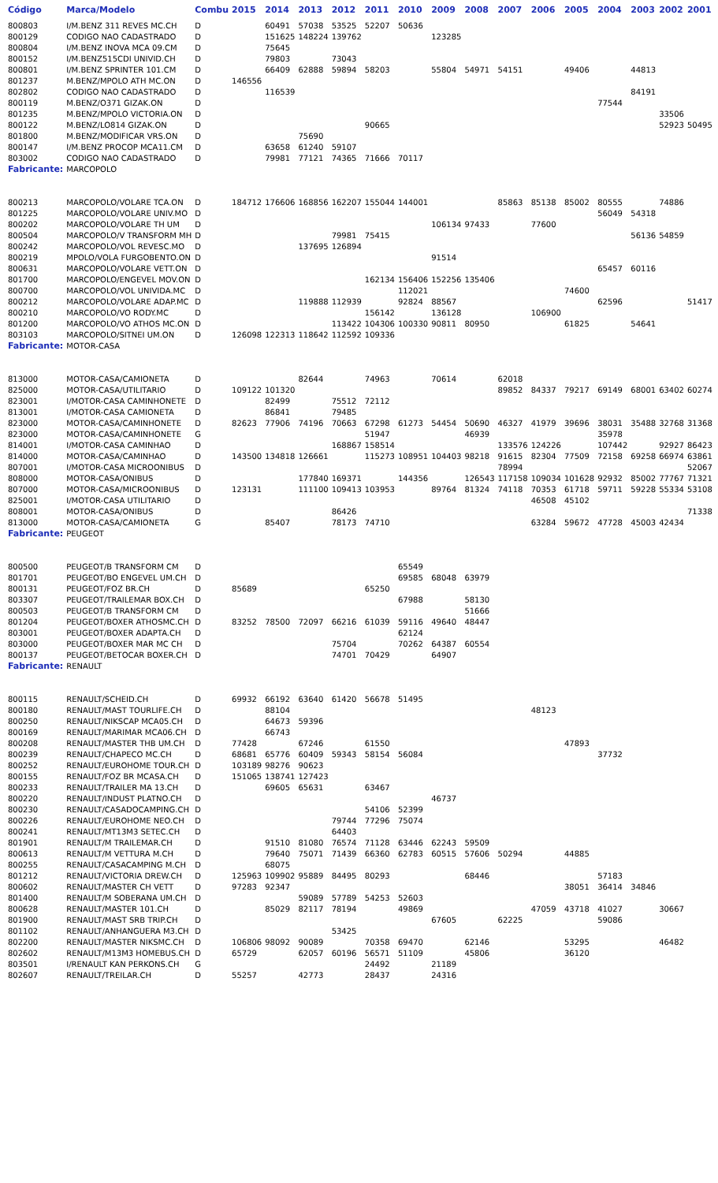| Código | Marca/Modelo | Combu | 2015 | 2014 | 2013 | 2012 | 2011 | 2010 | 2009 | 2008 | 2007 | 2006 | 2005 | 2004 | 2003 | 2002 | 2001 |
| --- | --- | --- | --- | --- | --- | --- | --- | --- | --- | --- | --- | --- | --- | --- | --- | --- | --- |
| 800803 | I/M.BENZ 311 REVES MC.CH | D | | 60491 | 57038 | 53525 | 52207 | 50636 | | | | | | | | | |
| 800129 | CODIGO NAO CADASTRADO | D | | 151625 | 148224 | 139762 | | | 123285 | | | | | | | | |
| 800804 | I/M.BENZ INOVA MCA 09.CM | D | | 75645 | | | | | | | | | | | | | |
| 800152 | I/M.BENZ515CDI UNIVID.CH | D | | 79803 | | 73043 | | | | | | | | | | | |
| 800801 | I/M.BENZ SPRINTER 101.CM | D | | 66409 | 62888 | 59894 | 58203 | | 55804 | 54971 | 54151 | | 49406 | | 44813 | | |
| 801237 | M.BENZ/MPOLO ATH MC.ON | D | 146556 | | | | | | | | | | | | | | |
| 802802 | CODIGO NAO CADASTRADO | D | | 116539 | | | | | | | | | | | 84191 | | |
| 800119 | M.BENZ/O371 GIZAK.ON | D | | | | | | | | | | | | 77544 | | | |
| 801235 | M.BENZ/MPOLO VICTORIA.ON | D | | | | | | | | | | | | | | 33506 | |
| 800122 | M.BENZ/LO814 GIZAK.ON | D | | | | | 90665 | | | | | | | | | 52923 | 50495 |
| 801800 | M.BENZ/MODIFICAR VRS.ON | D | | | 75690 | | | | | | | | | | | | |
| 800147 | I/M.BENZ PROCOP MCA11.CM | D | | 63658 | 61240 | 59107 | | | | | | | | | | | |
| 803002 | CODIGO NAO CADASTRADO | D | | 79981 | 77121 | 74365 | 71666 | 70117 | | | | | | | | | |
| Fabricante: | MARCOPOLO | | | | | | | | | | | | | | | | |
| 800213 | MARCOPOLO/VOLARE TCA.ON | D | 184712 | 176606 | 168856 | 162207 | 155044 | 144001 | | | 85863 | 85138 | 85002 | 80555 | | 74886 | |
| 801225 | MARCOPOLO/VOLARE UNIV.MO | D | | | | | | | | | | | | 56049 | 54318 | | |
| 800202 | MARCOPOLO/VOLARE TH UM | D | | | | | | | 106134 | 97433 | | 77600 | | | | | |
| 800504 | MARCOPOLO/V TRANSFORM MH | D | | | | 79981 | 75415 | | | | | | | | 56136 | 54859 | |
| 800242 | MARCOPOLO/VOL REVESC.MO | D | | | 137695 | 126894 | | | | | | | | | | | |
| 800219 | MPOLO/VOLA FURGOBENTO.ON | D | | | | | | | 91514 | | | | | | | | |
| 800631 | MARCOPOLO/VOLARE VETT.ON | D | | | | | | | | | | | | 65457 | 60116 | | |
| 801700 | MARCOPOLO/ENGEVEL MOV.ON | D | | | | | 162134 | 156406 | 152256 | 135406 | | | | | | | |
| 800700 | MARCOPOLO/VOL UNIVIDA.MC | D | | | | | | 112021 | | | | | 74600 | | | | |
| 800212 | MARCOPOLO/VOLARE ADAP.MC | D | | | 119888 | 112939 | | 92824 | 88567 | | | | | 62596 | | | 51417 |
| 800210 | MARCOPOLO/VO RODY.MC | D | | | | | 156142 | | 136128 | | | 106900 | | | | | |
| 801200 | MARCOPOLO/VO ATHOS MC.ON | D | | | | 113422 | 104306 | 100330 | 90811 | 80950 | | | 61825 | | 54641 | | |
| 803103 | MARCOPOLO/SITNEI UM.ON | D | 126098 | 122313 | 118642 | 112592 | 109336 | | | | | | | | | | |
| Fabricante: | MOTOR-CASA | | | | | | | | | | | | | | | | |
| 813000 | MOTOR-CASA/CAMIONETA | D | | | 82644 | | 74963 | | 70614 | | 62018 | | | | | | |
| 825000 | MOTOR-CASA/UTILITARIO | D | 109122 | 101320 | | | | | | | 89852 | 84337 | 79217 | 69149 | 68001 | 63402 | 60274 |
| 823001 | I/MOTOR-CASA CAMINHONETE | D | | 82499 | | 75512 | 72112 | | | | | | | | | | |
| 813001 | I/MOTOR-CASA CAMIONETA | D | | 86841 | | 79485 | | | | | | | | | | | |
| 823000 | MOTOR-CASA/CAMINHONETE | D | 82623 | 77906 | 74196 | 70663 | 67298 | 61273 | 54454 | 50690 | 46327 | 41979 | 39696 | 38031 | 35488 | 32768 | 31368 |
| 823000 | MOTOR-CASA/CAMINHONETE | G | | | | | 51947 | | | 46939 | | | | 35978 | | | |
| 814001 | I/MOTOR-CASA CAMINHAO | D | | | | 168867 | 158514 | | | | 133576 | 124226 | | 107442 | | 92927 | 86423 |
| 814000 | MOTOR-CASA/CAMINHAO | D | 143500 | 134818 | 126661 | | 115273 | 108951 | 104403 | 98218 | 91615 | 82304 | 77509 | 72158 | 69258 | 66974 | 63861 |
| 807001 | I/MOTOR-CASA MICROONIBUS | D | | | | | | | | | 78994 | | | | | | 52067 |
| 808000 | MOTOR-CASA/ONIBUS | D | | | 177840 | 169371 | | 144356 | | 126543 | 117158 | 109034 | 101628 | 92932 | 85002 | 77767 | 71321 |
| 807000 | MOTOR-CASA/MICROONIBUS | D | 123131 | | 111100 | 109413 | 103953 | | 89764 | 81324 | 74118 | 70353 | 61718 | 59711 | 59228 | 55334 | 53108 |
| 825001 | I/MOTOR-CASA UTILITARIO | D | | | | | | | | | | 46508 | 45102 | | | | |
| 808001 | MOTOR-CASA/ONIBUS | D | | | | 86426 | | | | | | | | | | | 71338 |
| 813000 | MOTOR-CASA/CAMIONETA | G | | 85407 | | 78173 | 74710 | | | | | 63284 | 59672 | 47728 | 45003 | 42434 | |
| Fabricante: | PEUGEOT | | | | | | | | | | | | | | | | |
| 800500 | PEUGEOT/B TRANSFORM CM | D | | | | | | 65549 | | | | | | | | | |
| 801701 | PEUGEOT/BO ENGEVEL UM.CH | D | | | | | | 69585 | 68048 | 63979 | | | | | | | |
| 800131 | PEUGEOT/FOZ BR.CH | D | 85689 | | | | 65250 | | | | | | | | | | |
| 803307 | PEUGEOT/TRAILEMAR BOX.CH | D | | | | | | 67988 | | 58130 | | | | | | | |
| 800503 | PEUGEOT/B TRANSFORM CM | D | | | | | | | | 51666 | | | | | | | |
| 801204 | PEUGEOT/BOXER ATHOSMC.CH | D | 83252 | 78500 | 72097 | 66216 | 61039 | 59116 | 49640 | 48447 | | | | | | | |
| 803001 | PEUGEOT/BOXER ADAPTA.CH | D | | | | | | 62124 | | | | | | | | | |
| 803000 | PEUGEOT/BOXER MAR MC CH | D | | | | 75704 | | 70262 | 64387 | 60554 | | | | | | | |
| 800137 | PEUGEOT/BETOCAR BOXER.CH | D | | | | 74701 | 70429 | | 64907 | | | | | | | | |
| Fabricante: | RENAULT | | | | | | | | | | | | | | | | |
| 800115 | RENAULT/SCHEID.CH | D | 69932 | 66192 | 63640 | 61420 | 56678 | 51495 | | | | | | | | | |
| 800180 | RENAULT/MAST TOURLIFE.CH | D | | 88104 | | | | | | | | 48123 | | | | | |
| 800250 | RENAULT/NIKSCAP MCA05.CH | D | | 64673 | 59396 | | | | | | | | | | | | |
| 800169 | RENAULT/MARIMAR MCA06.CH | D | | 66743 | | | | | | | | | | | | | |
| 800208 | RENAULT/MASTER THB UM.CH | D | 77428 | | 67246 | | 61550 | | | | | | 47893 | | | | |
| 800239 | RENAULT/CHAPECO MC.CH | D | 68681 | 65776 | 60409 | 59343 | 58154 | 56084 | | | | | | 37732 | | | |
| 800252 | RENAULT/EUROHOME TOUR.CH | D | 103189 | 98276 | 90623 | | | | | | | | | | | | |
| 800155 | RENAULT/FOZ BR MCASA.CH | D | 151065 | 138741 | 127423 | | | | | | | | | | | | |
| 800233 | RENAULT/TRAILER MA 13.CH | D | | 69605 | 65631 | | 63467 | | | | | | | | | | |
| 800220 | RENAULT/INDUST PLATNO.CH | D | | | | | | | 46737 | | | | | | | | |
| 800230 | RENAULT/CASADOCAMPING.CH | D | | | | | 54106 | 52399 | | | | | | | | | |
| 800226 | RENAULT/EUROHOME NEO.CH | D | | | | 79744 | 77296 | 75074 | | | | | | | | | |
| 800241 | RENAULT/MT13M3 SETEC.CH | D | | | | 64403 | | | | | | | | | | | |
| 801901 | RENAULT/M TRAILEMAR.CH | D | | 91510 | 81080 | 76574 | 71128 | 63446 | 62243 | 59509 | | | | | | | |
| 800613 | RENAULT/M VETTURA M.CH | D | | 79640 | 75071 | 71439 | 66360 | 62783 | 60515 | 57606 | 50294 | | 44885 | | | | |
| 800255 | RENAULT/CASACAMPING M.CH | D | | 68075 | | | | | | | | | | | | | |
| 801212 | RENAULT/VICTORIA DREW.CH | D | 125963 | 109902 | 95889 | 84495 | 80293 | | | 68446 | | | | 57183 | | | |
| 800602 | RENAULT/MASTER CH VETT | D | 97283 | 92347 | | | | | | | | | 38051 | 36414 | 34846 | | |
| 801400 | RENAULT/M SOBERANA UM.CH | D | | | 59089 | 57789 | 54253 | 52603 | | | | | | | | | |
| 800628 | RENAULT/MASTER 101.CH | D | | 85029 | 82117 | 78194 | | 49869 | | | | 47059 | 43718 | 41027 | | 30667 | |
| 801900 | RENAULT/MAST SRB TRIP.CH | D | | | | | | | 67605 | | 62225 | | | 59086 | | | |
| 801102 | RENAULT/ANHANGUERA M3.CH | D | | | | 53425 | | | | | | | | | | | |
| 802200 | RENAULT/MASTER NIKSMC.CH | D | 106806 | 98092 | 90089 | | 70358 | 69470 | | 62146 | | | 53295 | | | 46482 | |
| 802602 | RENAULT/M13M3 HOMEBUS.CH | D | 65729 | | 62057 | 60196 | 56571 | 51109 | | 45806 | | | 36120 | | | | |
| 803501 | I/RENAULT KAN PERKONS.CH | G | | | | | 24492 | | 21189 | | | | | | | | |
| 802607 | RENAULT/TREILAR.CH | D | 55257 | | 42773 | | 28437 | | 24316 | | | | | | | | |